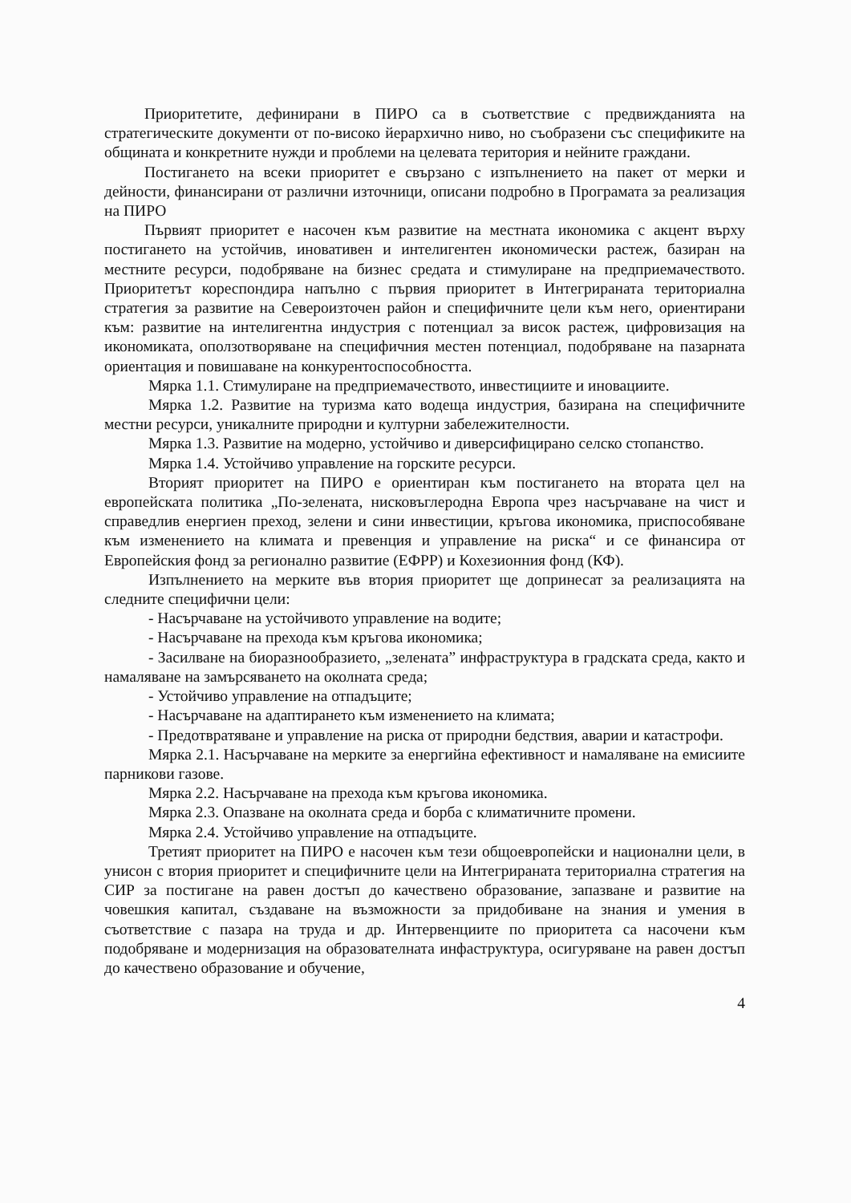Приоритетите, дефинирани в ПИРО са в съответствие с предвижданията на стратегическите документи от по-високо йерархично ниво, но съобразени със спецификите на общината и конкретните нужди и проблеми на целевата територия и нейните граждани.
Постигането на всеки приоритет е свързано с изпълнението на пакет от мерки и дейности, финансирани от различни източници, описани подробно в Програмата за реализация на ПИРО
Първият приоритет е насочен към развитие на местната икономика с акцент върху постигането на устойчив, иновативен и интелигентен икономически растеж, базиран на местните ресурси, подобряване на бизнес средата и стимулиране на предприемачеството. Приоритетът кореспондира напълно с първия приоритет в Интегрираната териториална стратегия за развитие на Североизточен район и специфичните цели към него, ориентирани към: развитие на интелигентна индустрия с потенциал за висок растеж, цифровизация на икономиката, оползотворяване на специфичния местен потенциал, подобряване на пазарната ориентация и повишаване на конкурентоспособността.
Мярка 1.1. Стимулиране на предприемачеството, инвестициите и иновациите.
Мярка 1.2. Развитие на туризма като водеща индустрия, базирана на специфичните местни ресурси, уникалните природни и културни забележителности.
Мярка 1.3. Развитие на модерно, устойчиво и диверсифицирано селско стопанство.
Мярка 1.4. Устойчиво управление на горските ресурси.
Вторият приоритет на ПИРО е ориентиран към постигането на втората цел на европейската политика „По-зелената, нисковъглеродна Европа чрез насърчаване на чист и справедлив енергиен преход, зелени и сини инвестиции, кръгова икономика, приспособяване към изменението на климата и превенция и управление на риска“ и се финансира от Европейския фонд за регионално развитие (ЕФРР) и Кохезионния фонд (КФ).
Изпълнението на мерките във втория приоритет ще допринесат за реализацията на следните специфични цели:
- Насърчаване на устойчивото управление на водите;
- Насърчаване на прехода към кръгова икономика;
- Засилване на биоразнообразието, „зелената” инфраструктура в градската среда, както и намаляване на замърсяването на околната среда;
- Устойчиво управление на отпадъците;
- Насърчаване на адаптирането към изменението на климата;
- Предотвратяване и управление на риска от природни бедствия, аварии и катастрофи.
Мярка 2.1. Насърчаване на мерките за енергийна ефективност и намаляване на емисиите парникови газове.
Мярка 2.2. Насърчаване на прехода към кръгова икономика.
Мярка 2.3. Опазване на околната среда и борба с климатичните промени.
Мярка 2.4. Устойчиво управление на отпадъците.
Третият приоритет на ПИРО е насочен към тези общоевропейски и национални цели, в унисон с втория приоритет и специфичните цели на Интегрираната териториална стратегия на СИР за постигане на равен достъп до качествено образование, запазване и развитие на човешкия капитал, създаване на възможности за придобиване на знания и умения в съответствие с пазара на труда и др. Интервенциите по приоритета са насочени към подобряване и модернизация на образователната инфаструктура, осигуряване на равен достъп до качествено образование и обучение,
4